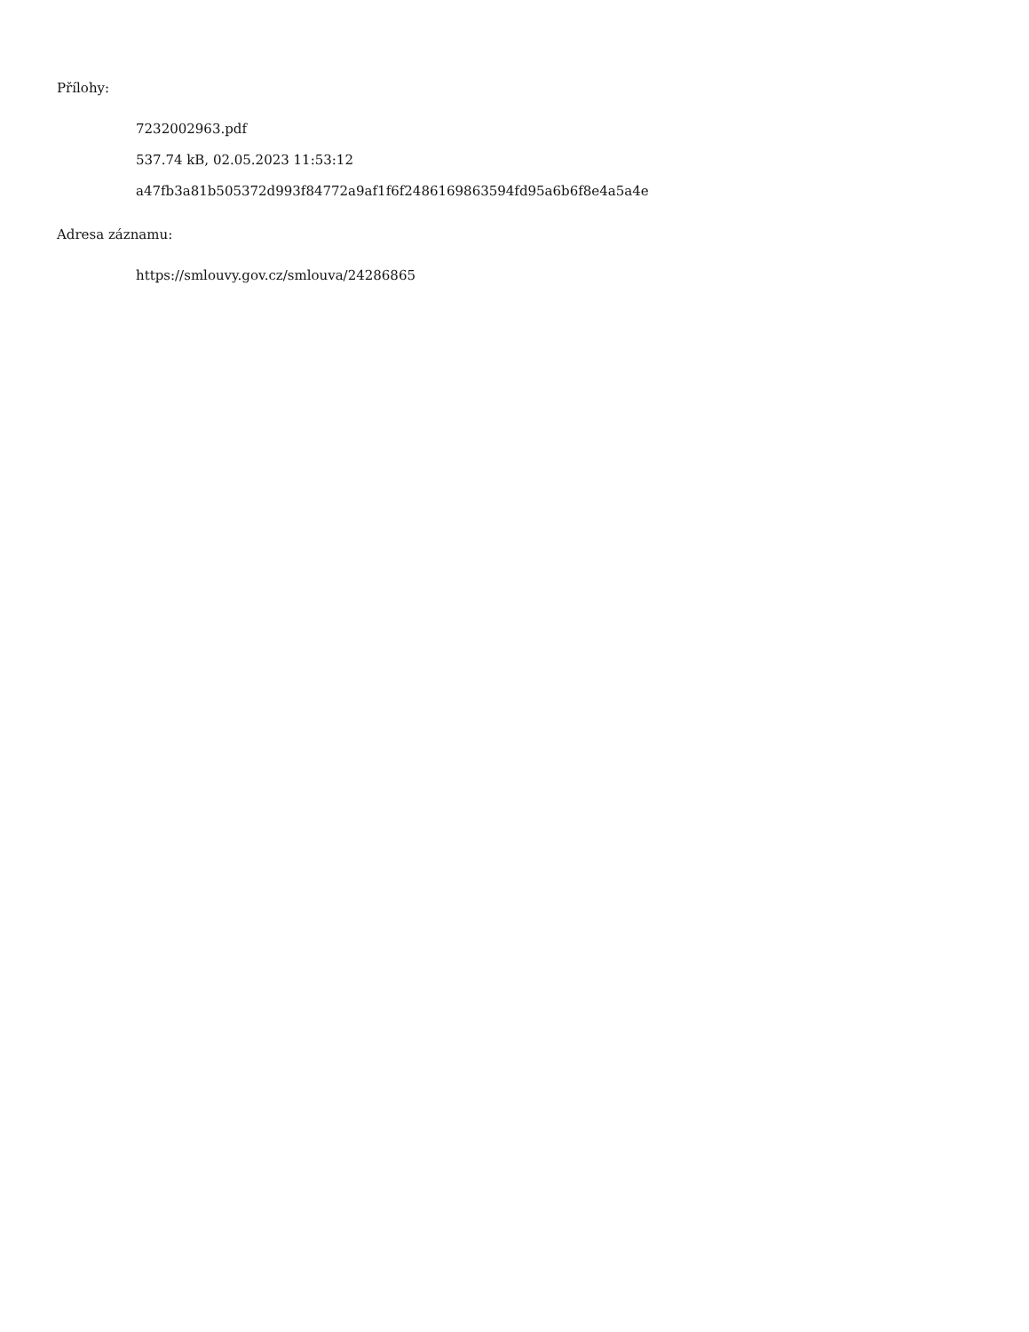Přílohy:
7232002963.pdf
537.74 kB, 02.05.2023 11:53:12
a47fb3a81b505372d993f84772a9af1f6f2486169863594fd95a6b6f8e4a5a4e
Adresa záznamu:
https://smlouvy.gov.cz/smlouva/24286865